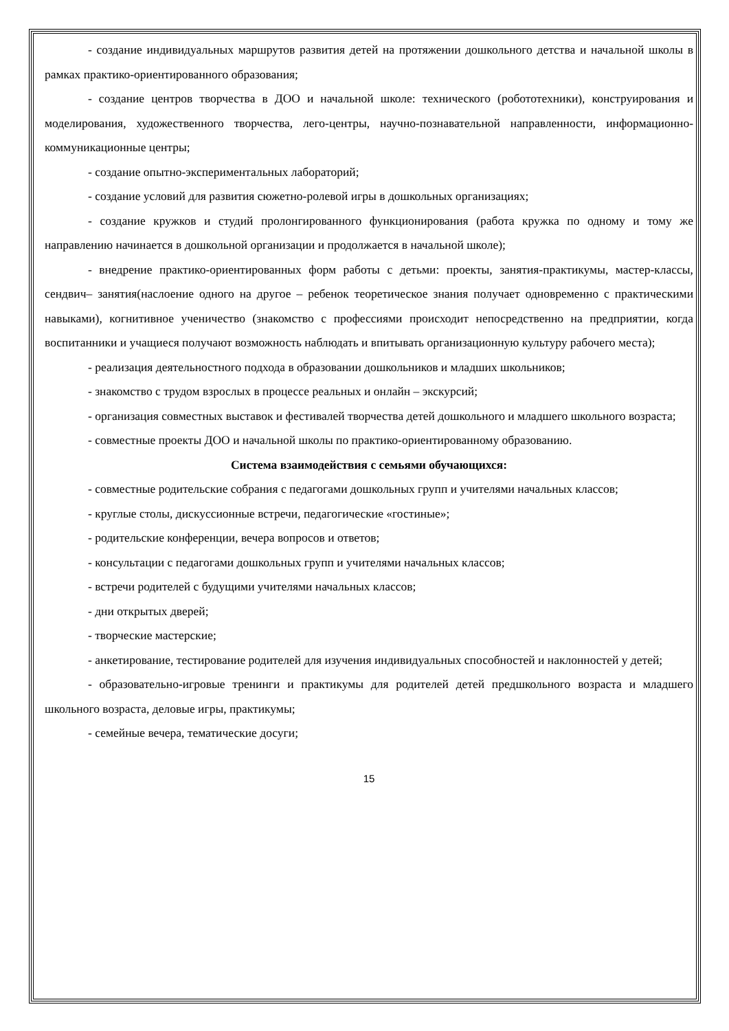- создание индивидуальных маршрутов развития детей на протяжении дошкольного детства и начальной школы в рамках практико-ориентированного образования;
- создание центров творчества в ДОО и начальной школе: технического (робототехники), конструирования и моделирования, художественного творчества, лего-центры, научно-познавательной направленности, информационно-коммуникационные центры;
- создание опытно-экспериментальных лабораторий;
- создание условий для развития сюжетно-ролевой игры в дошкольных организациях;
- создание кружков и студий пролонгированного функционирования (работа кружка по одному и тому же направлению начинается в дошкольной организации и продолжается в начальной школе);
- внедрение практико-ориентированных форм работы с детьми: проекты, занятия-практикумы, мастер-классы, сендвич– занятия(наслоение одного на другое – ребенок теоретическое знания получает одновременно с практическими навыками), когнитивное ученичество (знакомство с профессиями происходит непосредственно на предприятии, когда воспитанники и учащиеся получают возможность наблюдать и впитывать организационную культуру рабочего места);
- реализация деятельностного подхода в образовании дошкольников и младших школьников;
- знакомство с трудом взрослых в процессе реальных и онлайн – экскурсий;
- организация совместных выставок и фестивалей творчества детей дошкольного и младшего школьного возраста;
- совместные проекты ДОО и начальной школы по практико-ориентированному образованию.
Система взаимодействия с семьями обучающихся:
- совместные родительские собрания с педагогами дошкольных групп и учителями начальных классов;
- круглые столы, дискуссионные встречи, педагогические «гостиные»;
- родительские конференции, вечера вопросов и ответов;
- консультации с педагогами дошкольных групп и учителями начальных классов;
- встречи родителей с будущими учителями начальных классов;
- дни открытых дверей;
- творческие мастерские;
- анкетирование, тестирование родителей для изучения индивидуальных способностей и наклонностей у детей;
- образовательно-игровые тренинги и практикумы для родителей детей предшкольного возраста и младшего школьного возраста, деловые игры, практикумы;
- семейные вечера, тематические досуги;
15